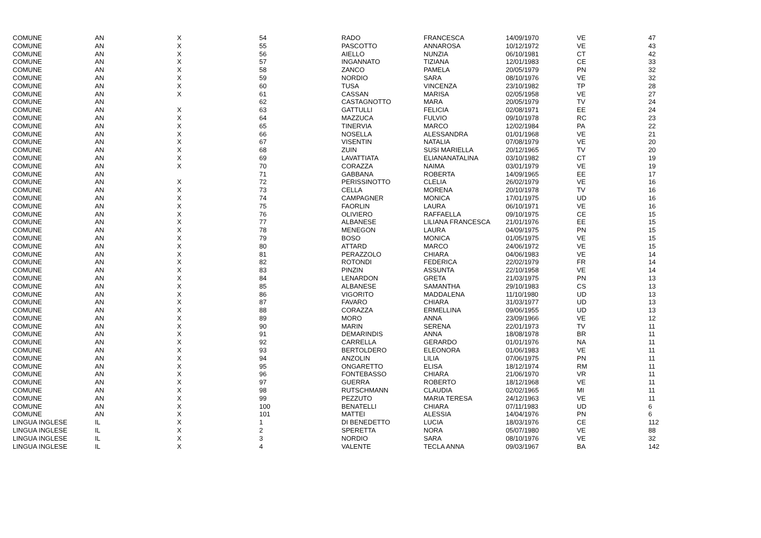| COMUNE | AN | X | 54 | RADO | FRANCESCA | 14/09/1970 | VE | 47 |
| COMUNE | AN | X | 55 | PASCOTTO | ANNAROSA | 10/12/1972 | VE | 43 |
| COMUNE | AN | X | 56 | AIELLO | NUNZIA | 06/10/1981 | CT | 42 |
| COMUNE | AN | X | 57 | INGANNATO | TIZIANA | 12/01/1983 | CE | 33 |
| COMUNE | AN | X | 58 | ZANCO | PAMELA | 20/05/1979 | PN | 32 |
| COMUNE | AN | X | 59 | NORDIO | SARA | 08/10/1976 | VE | 32 |
| COMUNE | AN | X | 60 | TUSA | VINCENZA | 23/10/1982 | TP | 28 |
| COMUNE | AN | X | 61 | CASSAN | MARISA | 02/05/1958 | VE | 27 |
| COMUNE | AN | | 62 | CASTAGNOTTO | MARA | 20/05/1979 | TV | 24 |
| COMUNE | AN | X | 63 | GATTULLI | FELICIA | 02/08/1971 | EE | 24 |
| COMUNE | AN | X | 64 | MAZZUCA | FULVIO | 09/10/1978 | RC | 23 |
| COMUNE | AN | X | 65 | TINERVIA | MARCO | 12/02/1984 | PA | 22 |
| COMUNE | AN | X | 66 | NOSELLA | ALESSANDRA | 01/01/1968 | VE | 21 |
| COMUNE | AN | X | 67 | VISENTIN | NATALIA | 07/08/1979 | VE | 20 |
| COMUNE | AN | X | 68 | ZUIN | SUSI MARIELLA | 20/12/1965 | TV | 20 |
| COMUNE | AN | X | 69 | LAVATTIATA | ELIANANATALINA | 03/10/1982 | CT | 19 |
| COMUNE | AN | X | 70 | CORAZZA | NAIMA | 03/01/1979 | VE | 19 |
| COMUNE | AN | | 71 | GABBANA | ROBERTA | 14/09/1965 | EE | 17 |
| COMUNE | AN | X | 72 | PERISSINOTTO | CLELIA | 26/02/1979 | VE | 16 |
| COMUNE | AN | X | 73 | CELLA | MORENA | 20/10/1978 | TV | 16 |
| COMUNE | AN | X | 74 | CAMPAGNER | MONICA | 17/01/1975 | UD | 16 |
| COMUNE | AN | X | 75 | FAORLIN | LAURA | 06/10/1971 | VE | 16 |
| COMUNE | AN | X | 76 | OLIVIERO | RAFFAELLA | 09/10/1975 | CE | 15 |
| COMUNE | AN | X | 77 | ALBANESE | LILIANA FRANCESCA | 21/01/1976 | EE | 15 |
| COMUNE | AN | X | 78 | MENEGON | LAURA | 04/09/1975 | PN | 15 |
| COMUNE | AN | X | 79 | BOSO | MONICA | 01/05/1975 | VE | 15 |
| COMUNE | AN | X | 80 | ATTARD | MARCO | 24/06/1972 | VE | 15 |
| COMUNE | AN | X | 81 | PERAZZOLO | CHIARA | 04/06/1983 | VE | 14 |
| COMUNE | AN | X | 82 | ROTONDI | FEDERICA | 22/02/1979 | FR | 14 |
| COMUNE | AN | X | 83 | PINZIN | ASSUNTA | 22/10/1958 | VE | 14 |
| COMUNE | AN | X | 84 | LENARDON | GRETA | 21/03/1975 | PN | 13 |
| COMUNE | AN | X | 85 | ALBANESE | SAMANTHA | 29/10/1983 | CS | 13 |
| COMUNE | AN | X | 86 | VIGORITO | MADDALENA | 11/10/1980 | UD | 13 |
| COMUNE | AN | X | 87 | FAVARO | CHIARA | 31/03/1977 | UD | 13 |
| COMUNE | AN | X | 88 | CORAZZA | ERMELLINA | 09/06/1955 | UD | 13 |
| COMUNE | AN | X | 89 | MORO | ANNA | 23/09/1966 | VE | 12 |
| COMUNE | AN | X | 90 | MARIN | SERENA | 22/01/1973 | TV | 11 |
| COMUNE | AN | X | 91 | DEMARINDIS | ANNA | 18/08/1978 | BR | 11 |
| COMUNE | AN | X | 92 | CARRELLA | GERARDO | 01/01/1976 | NA | 11 |
| COMUNE | AN | X | 93 | BERTOLDERO | ELEONORA | 01/06/1983 | VE | 11 |
| COMUNE | AN | X | 94 | ANZOLIN | LILIA | 07/06/1975 | PN | 11 |
| COMUNE | AN | X | 95 | ONGARETTO | ELISA | 18/12/1974 | RM | 11 |
| COMUNE | AN | X | 96 | FONTEBASSO | CHIARA | 21/06/1970 | VR | 11 |
| COMUNE | AN | X | 97 | GUERRA | ROBERTO | 18/12/1968 | VE | 11 |
| COMUNE | AN | X | 98 | RUTSCHMANN | CLAUDIA | 02/02/1965 | MI | 11 |
| COMUNE | AN | X | 99 | PEZZUTO | MARIA TERESA | 24/12/1963 | VE | 11 |
| COMUNE | AN | X | 100 | BENATELLI | CHIARA | 07/11/1983 | UD | 6 |
| COMUNE | AN | X | 101 | MATTEI | ALESSIA | 14/04/1976 | PN | 6 |
| LINGUA INGLESE | IL | X | 1 | DI BENEDETTO | LUCIA | 18/03/1976 | CE | 112 |
| LINGUA INGLESE | IL | X | 2 | SPERETTA | NORA | 05/07/1980 | VE | 88 |
| LINGUA INGLESE | IL | X | 3 | NORDIO | SARA | 08/10/1976 | VE | 32 |
| LINGUA INGLESE | IL | X | 4 | VALENTE | TECLA ANNA | 09/03/1967 | BA | 142 |